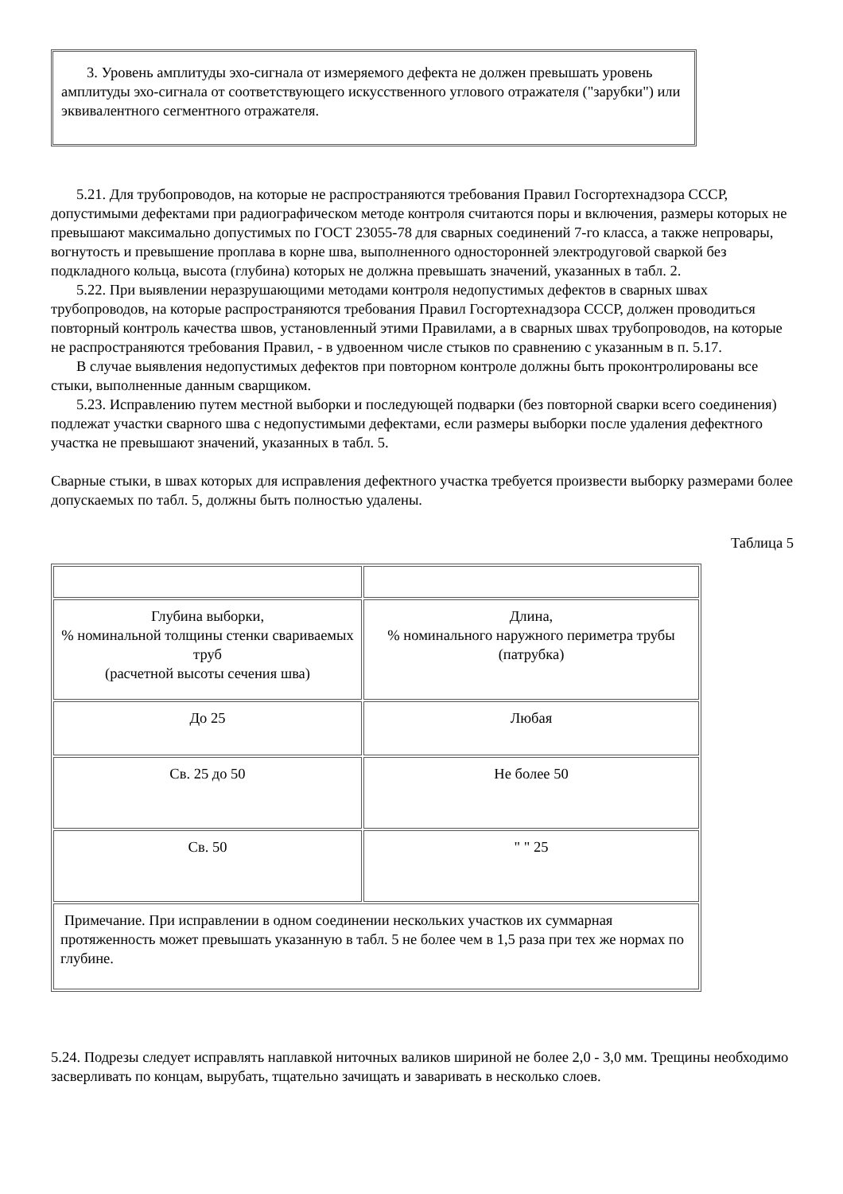3. Уровень амплитуды эхо-сигнала от измеряемого дефекта не должен превышать уровень амплитуды эхо-сигнала от соответствующего искусственного углового отражателя ("зарубки") или эквивалентного сегментного отражателя.
5.21. Для трубопроводов, на которые не распространяются требования Правил Госгортехнадзора СССР, допустимыми дефектами при радиографическом методе контроля считаются поры и включения, размеры которых не превышают максимально допустимых по ГОСТ 23055-78 для сварных соединений 7-го класса, а также непровары, вогнутость и превышение проплава в корне шва, выполненного односторонней электродуговой сваркой без подкладного кольца, высота (глубина) которых не должна превышать значений, указанных в табл. 2.
5.22. При выявлении неразрушающими методами контроля недопустимых дефектов в сварных швах трубопроводов, на которые распространяются требования Правил Госгортехнадзора СССР, должен проводиться повторный контроль качества швов, установленный этими Правилами, а в сварных швах трубопроводов, на которые не распространяются требования Правил, - в удвоенном числе стыков по сравнению с указанным в п. 5.17.
В случае выявления недопустимых дефектов при повторном контроле должны быть проконтролированы все стыки, выполненные данным сварщиком.
5.23. Исправлению путем местной выборки и последующей подварки (без повторной сварки всего соединения) подлежат участки сварного шва с недопустимыми дефектами, если размеры выборки после удаления дефектного участка не превышают значений, указанных в табл. 5.
Сварные стыки, в швах которых для исправления дефектного участка требуется произвести выборку размерами более допускаемых по табл. 5, должны быть полностью удалены.
Таблица 5
| Глубина выборки, % номинальной толщины стенки свариваемых труб (расчетной высоты сечения шва) | Длина, % номинального наружного периметра трубы (патрубка) |
| До 25 | Любая |
| Св. 25 до 50 | Не более 50 |
| Св. 50 | " " 25 |
| Примечание. При исправлении в одном соединении нескольких участков их суммарная протяженность может превышать указанную в табл. 5 не более чем в 1,5 раза при тех же нормах по глубине. | |
5.24. Подрезы следует исправлять наплавкой ниточных валиков шириной не более 2,0 - 3,0 мм. Трещины необходимо засверливать по концам, вырубать, тщательно зачищать и заваривать в несколько слоев.